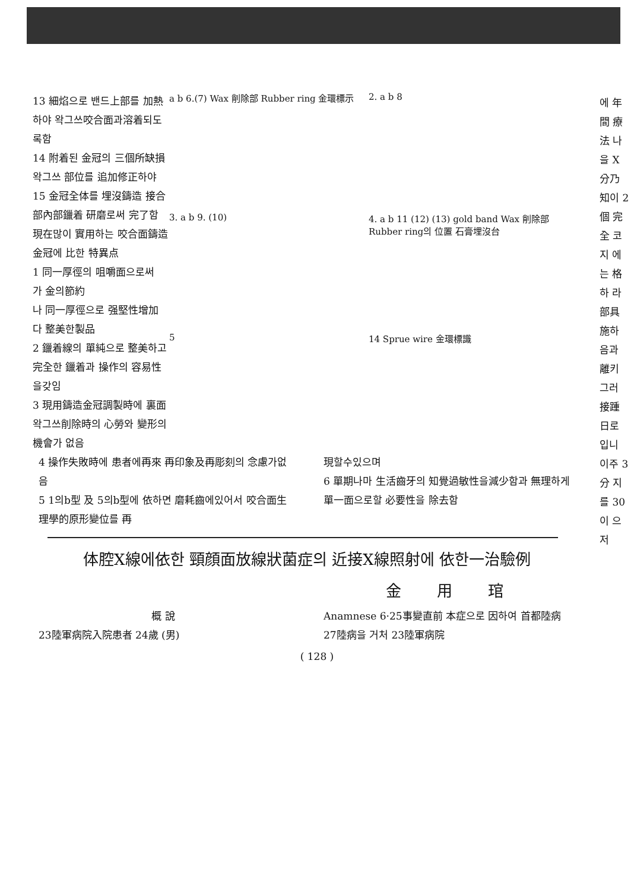13 細焰으로 밴드上部를 加熱하야 왁그쓰咬合面과溶着되도록함
14 附着된 金冠의 三個所缺損왁그쓰 部位를 追加修正하야
15 金冠全体를 埋沒鑄造 接合部內部鑞着 研磨로써 完了함
現在많이 實用하는 咬合面鑄造金冠에 比한 特異点
1 同一厚徑의 咀嚼面으로써
가 金의節約
나 同一厚徑으로 强堅性增加
다 整美한製品
2 鑞着線의 單純으로 整美하고 完全한 鑞着과 操作의 容易性을갖임
3 現用鑄造金冠調製時에 裏面왁그쓰削除時의 心勞와 變形의機會가 없음
a b 6.(7) Wax 削除部 Rubber ring 金環標示
2. a b 8
3. a b 9. (10)
4. a b 11 (12) (13) gold band Wax 削除部 Rubber ring의 位置 石膏埋沒台
5
14 Sprue wire 金環標識
4 操作失敗時에 患者에再來 再印象及再彫刻의 念慮가없음
5 1의b型 及 5의b型에 依하면 磨耗齒에있어서 咬合面生理學的原形變位를 再
現할수있으며
6 單期나마 生活齒牙의 知覺過敏性을減少함과 無理하게 單一面으로할 必要性을 除去함
体腔X線에依한 頸顔面放線狀菌症의 近接X線照射에 依한一治驗例
金用琯
概 說
23陸軍病院入院患者 24歲 (男)
Anamnese 6·25事變直前 本症으로 因하여 首都陸病 27陸病을 거처 23陸軍病院
( 128 )
에 年間 療法 나 을 X 分乃 知이 2個 完全 코지 에 는 格하 라 部具 施하 음과 離키 그러 接踵 日로 입니 이주 3分 지 를 30 이 으 저